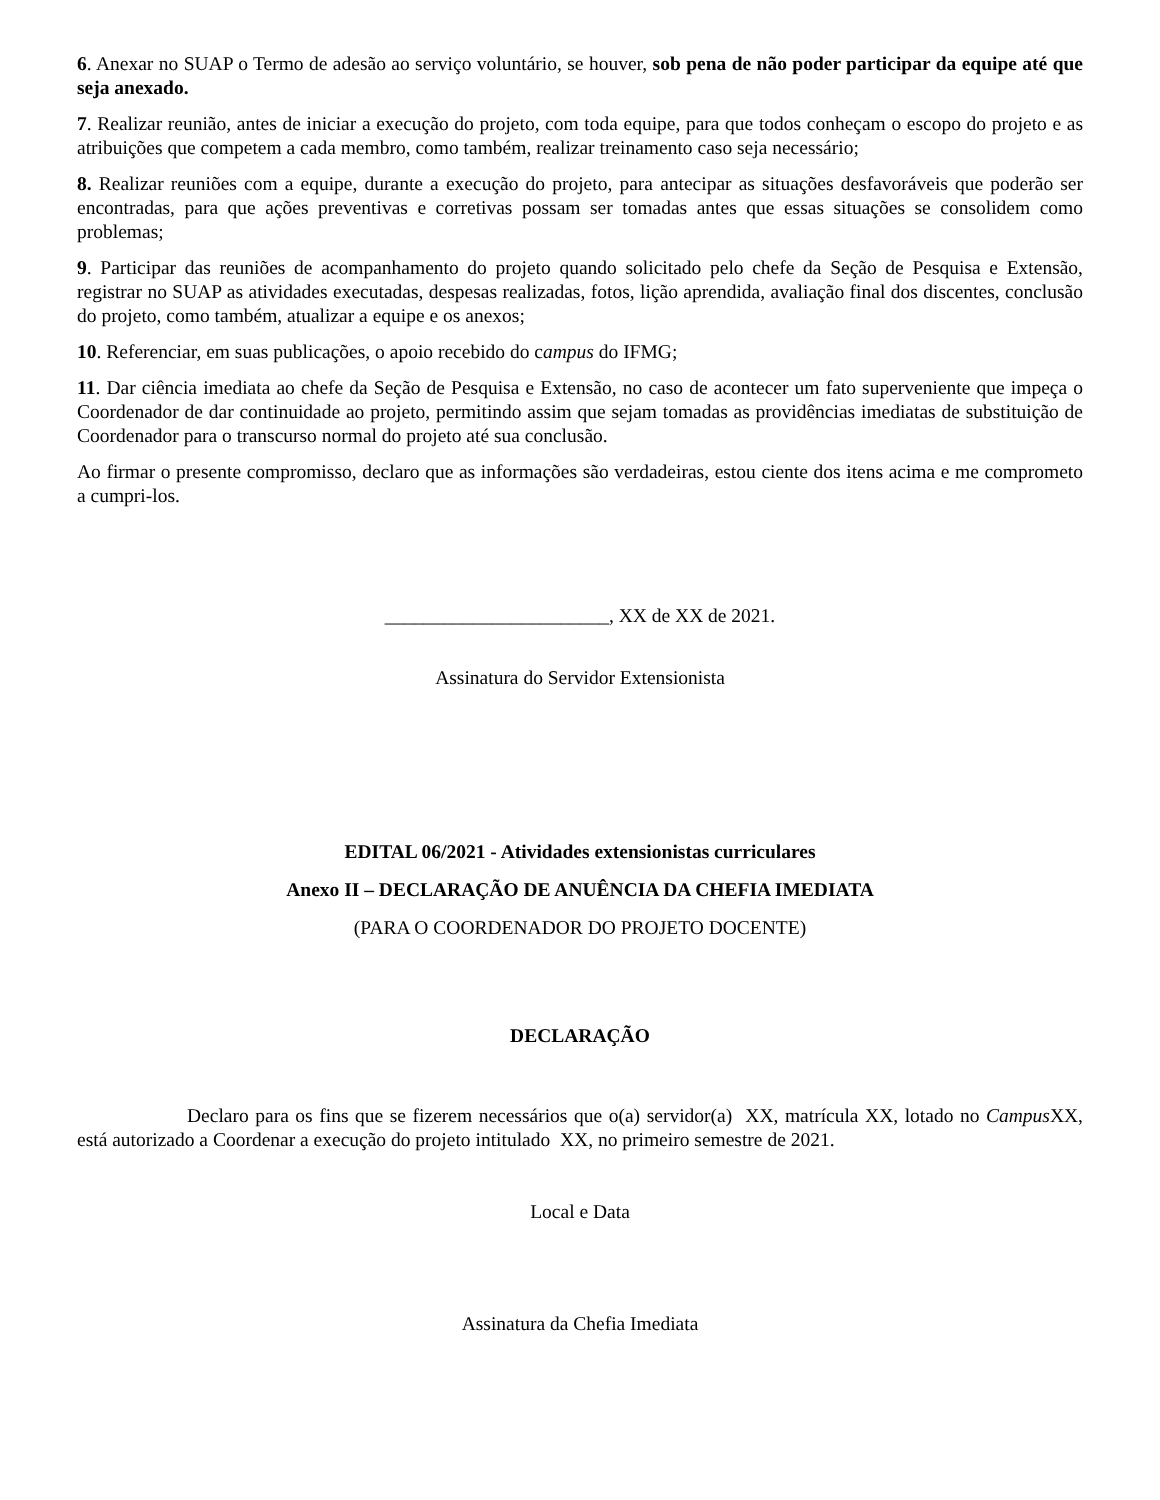6. Anexar no SUAP o Termo de adesão ao serviço voluntário, se houver, sob pena de não poder participar da equipe até que seja anexado.
7. Realizar reunião, antes de iniciar a execução do projeto, com toda equipe, para que todos conheçam o escopo do projeto e as atribuições que competem a cada membro, como também, realizar treinamento caso seja necessário;
8. Realizar reuniões com a equipe, durante a execução do projeto, para antecipar as situações desfavoráveis que poderão ser encontradas, para que ações preventivas e corretivas possam ser tomadas antes que essas situações se consolidem como problemas;
9. Participar das reuniões de acompanhamento do projeto quando solicitado pelo chefe da Seção de Pesquisa e Extensão, registrar no SUAP as atividades executadas, despesas realizadas, fotos, lição aprendida, avaliação final dos discentes, conclusão do projeto, como também, atualizar a equipe e os anexos;
10. Referenciar, em suas publicações, o apoio recebido do campus do IFMG;
11. Dar ciência imediata ao chefe da Seção de Pesquisa e Extensão, no caso de acontecer um fato superveniente que impeça o Coordenador de dar continuidade ao projeto, permitindo assim que sejam tomadas as providências imediatas de substituição de Coordenador para o transcurso normal do projeto até sua conclusão.
Ao firmar o presente compromisso, declaro que as informações são verdadeiras, estou ciente dos itens acima e me comprometo a cumpri-los.
_______________________, XX de XX de 2021.
Assinatura do Servidor Extensionista
EDITAL 06/2021 - Atividades extensionistas curriculares
Anexo II – DECLARAÇÃO DE ANUÊNCIA DA CHEFIA IMEDIATA
(PARA O COORDENADOR DO PROJETO DOCENTE)
DECLARAÇÃO
Declaro para os fins que se fizerem necessários que o(a) servidor(a) XX, matrícula XX, lotado no Campus XX, está autorizado a Coordenar a execução do projeto intitulado XX, no primeiro semestre de 2021.
Local e Data
Assinatura da Chefia Imediata